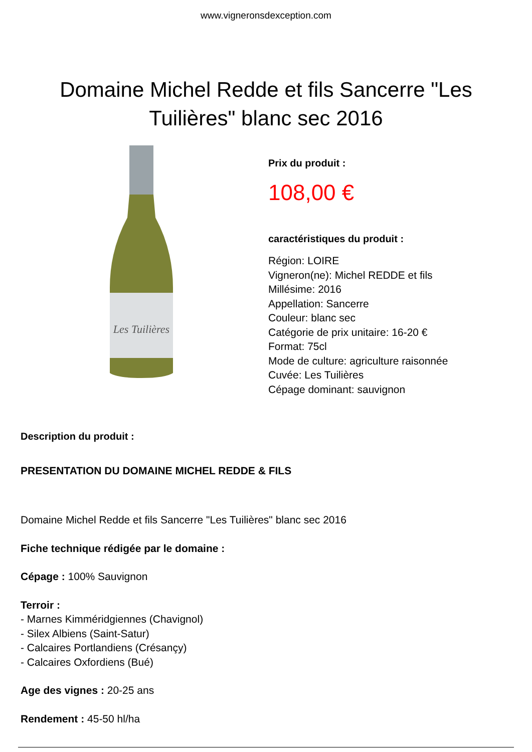www.vigneronsdexception.com
Domaine Michel Redde et fils Sancerre "Les Tuilières" blanc sec 2016
Les Tuilières
Prix du produit :
108,00 €
caractéristiques du produit :
Région: LOIRE
Vigneron(ne): Michel REDDE et fils
Millésime: 2016
Appellation: Sancerre
Couleur: blanc sec
Catégorie de prix unitaire: 16-20 €
Format: 75cl
Mode de culture: agriculture raisonnée
Cuvée: Les Tuilières
Cépage dominant: sauvignon
Description du produit :
PRESENTATION DU DOMAINE MICHEL REDDE & FILS
Domaine Michel Redde et fils Sancerre "Les Tuilières" blanc sec 2016
Fiche technique rédigée par le domaine :
Cépage : 100% Sauvignon
Terroir :
- Marnes Kimméridgiennes (Chavignol)
- Silex Albiens (Saint-Satur)
- Calcaires Portlandiens (Crésançy)
- Calcaires Oxfordiens (Bué)
Age des vignes : 20-25 ans
Rendement : 45-50 hl/ha